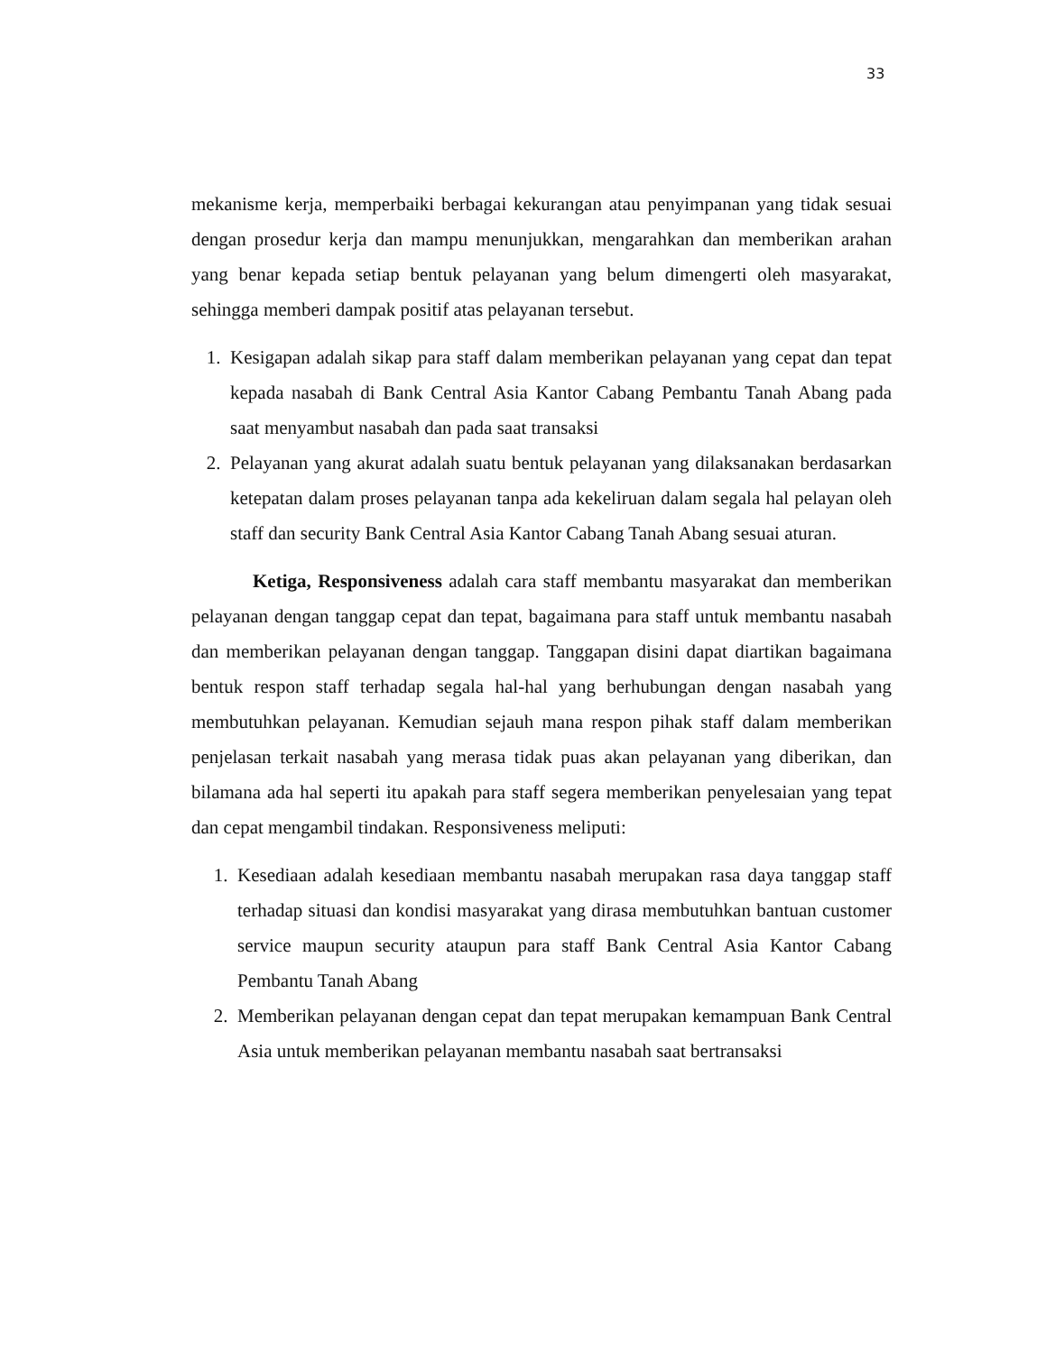33
mekanisme kerja, memperbaiki berbagai kekurangan atau penyimpanan yang tidak sesuai dengan prosedur kerja dan mampu menunjukkan, mengarahkan dan memberikan arahan yang benar kepada setiap bentuk pelayanan yang belum dimengerti oleh masyarakat, sehingga memberi dampak positif atas pelayanan tersebut.
1. Kesigapan adalah sikap para staff dalam memberikan pelayanan yang cepat dan tepat kepada nasabah di Bank Central Asia Kantor Cabang Pembantu Tanah Abang pada saat menyambut nasabah dan pada saat transaksi
2. Pelayanan yang akurat adalah suatu bentuk pelayanan yang dilaksanakan berdasarkan ketepatan dalam proses pelayanan tanpa ada kekeliruan dalam segala hal pelayan oleh staff dan security Bank Central Asia Kantor Cabang Tanah Abang sesuai aturan.
Ketiga, Responsiveness adalah cara staff membantu masyarakat dan memberikan pelayanan dengan tanggap cepat dan tepat, bagaimana para staff untuk membantu nasabah dan memberikan pelayanan dengan tanggap. Tanggapan disini dapat diartikan bagaimana bentuk respon staff terhadap segala hal-hal yang berhubungan dengan nasabah yang membutuhkan pelayanan. Kemudian sejauh mana respon pihak staff dalam memberikan penjelasan terkait nasabah yang merasa tidak puas akan pelayanan yang diberikan, dan bilamana ada hal seperti itu apakah para staff segera memberikan penyelesaian yang tepat dan cepat mengambil tindakan. Responsiveness meliputi:
1. Kesediaan adalah kesediaan membantu nasabah merupakan rasa daya tanggap staff terhadap situasi dan kondisi masyarakat yang dirasa membutuhkan bantuan customer service maupun security ataupun para staff Bank Central Asia Kantor Cabang Pembantu Tanah Abang
2. Memberikan pelayanan dengan cepat dan tepat merupakan kemampuan Bank Central Asia untuk memberikan pelayanan membantu nasabah saat bertransaksi